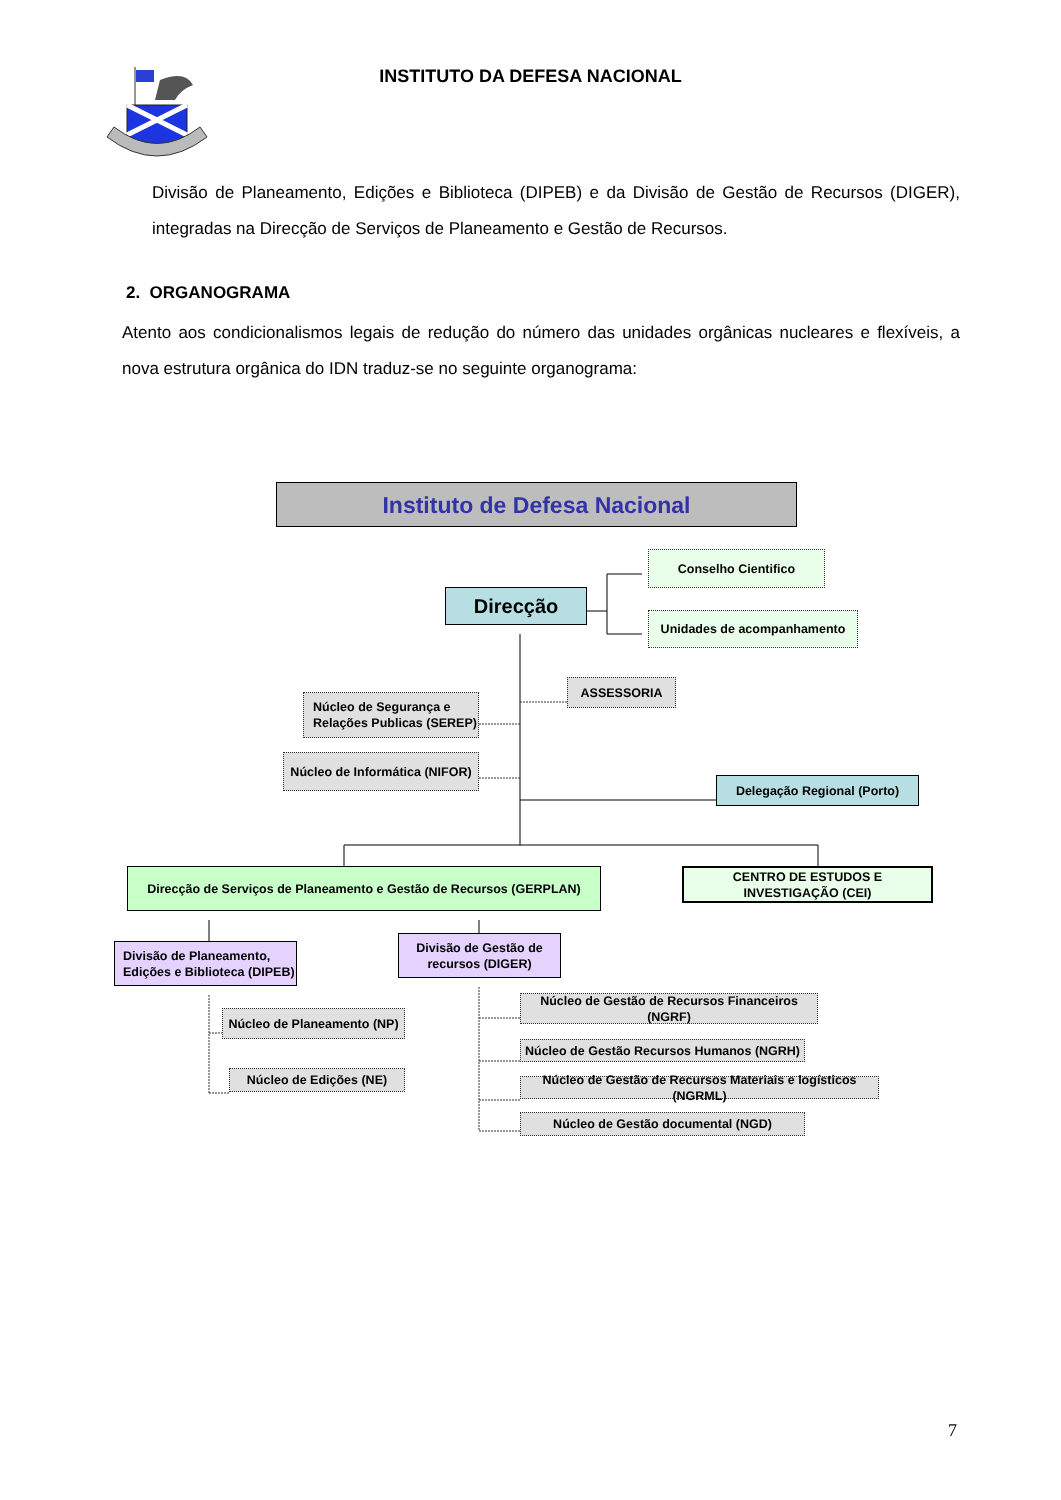INSTITUTO DA DEFESA NACIONAL
Divisão de Planeamento, Edições e Biblioteca (DIPEB) e da Divisão de Gestão de Recursos (DIGER), integradas na Direcção de Serviços de Planeamento e Gestão de Recursos.
2. ORGANOGRAMA
Atento aos condicionalismos legais de redução do número das unidades orgânicas nucleares e flexíveis, a nova estrutura orgânica do IDN traduz-se no seguinte organograma:
Instituto de Defesa Nacional
Direcção
Conselho Cientifico
Unidades de acompanhamento
Núcleo de Segurança e Relações Publicas (SEREP)
Núcleo de Informática (NIFOR)
ASSESSORIA
Delegação Regional (Porto)
Direcção de Serviços de Planeamento e Gestão de Recursos (GERPLAN)
CENTRO DE ESTUDOS E INVESTIGAÇÃO (CEI)
Divisão de Planeamento, Edições e Biblioteca (DIPEB)
Núcleo de Planeamento (NP)
Núcleo de Edições (NE)
Divisão de Gestão de recursos (DIGER)
Núcleo de Gestão de Recursos Financeiros (NGRF)
Núcleo de Gestão Recursos Humanos (NGRH)
Núcleo de Gestão de Recursos Materiais e logísticos (NGRML)
Núcleo de Gestão documental (NGD)
7